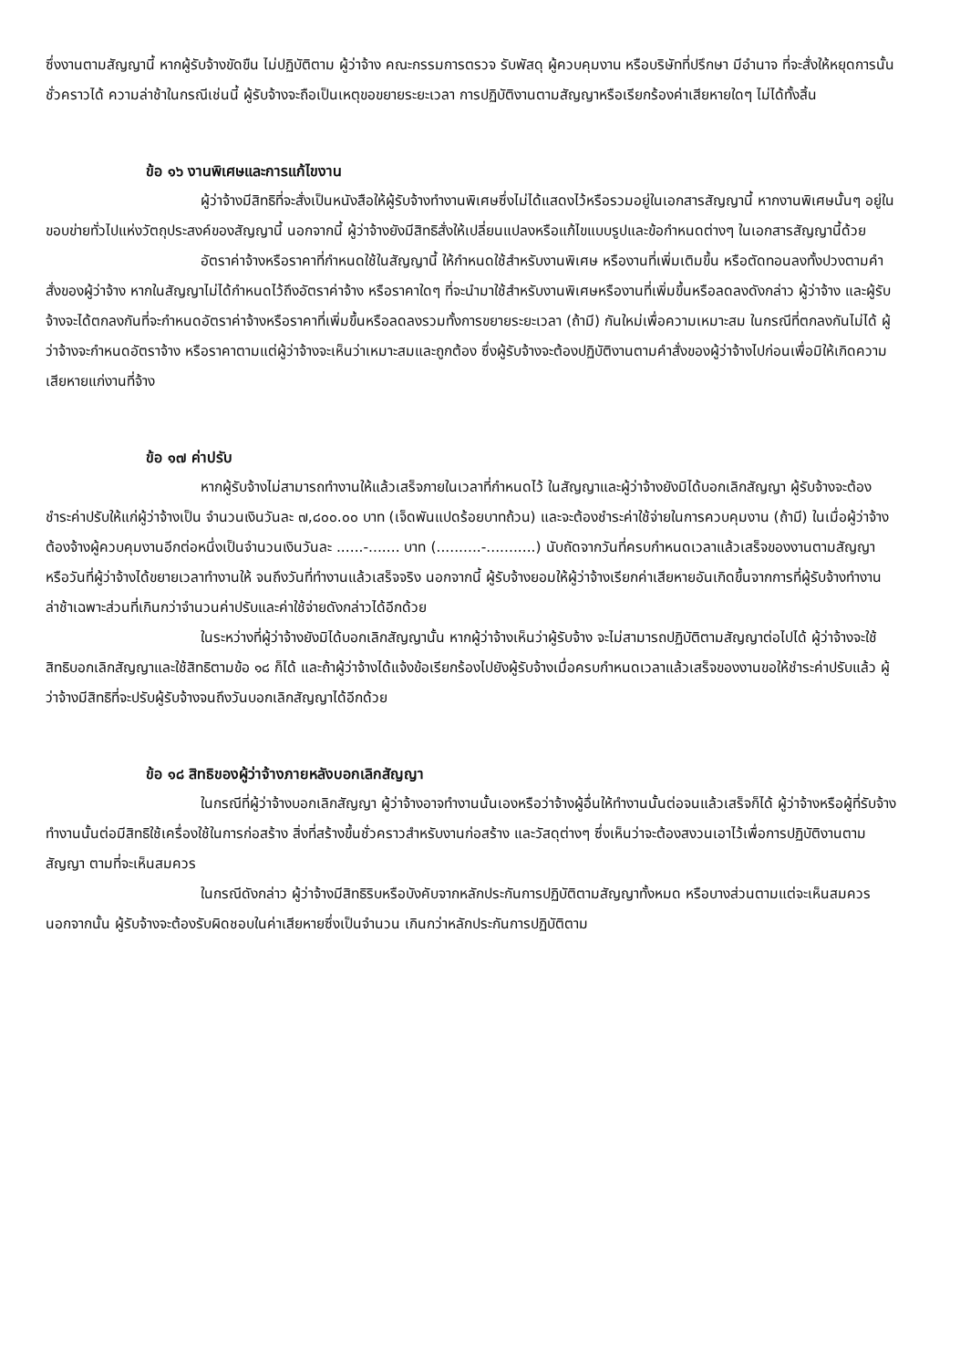ซึ่งงานตามสัญญานี้ หากผู้รับจ้างขัดขืน ไม่ปฏิบัติตาม ผู้ว่าจ้าง คณะกรรมการตรวจ รับพัสดุ ผู้ควบคุมงาน หรือบริษัทที่ปรึกษา มีอำนาจ ที่จะสั่งให้หยุดการนั้นชั่วคราวได้ ความล่าช้าในกรณีเช่นนี้ ผู้รับจ้างจะถือเป็นเหตุขอขยายระยะเวลา การปฏิบัติงานตามสัญญาหรือเรียกร้องค่าเสียหายใดๆ ไม่ได้ทั้งสิ้น
ข้อ ๑๖ งานพิเศษและการแก้ไขงาน
ผู้ว่าจ้างมีสิทธิที่จะสั่งเป็นหนังสือให้ผู้รับจ้างทำงานพิเศษซึ่งไม่ได้แสดงไว้หรือรวมอยู่ในเอกสารสัญญานี้ หากงานพิเศษนั้นๆ อยู่ในขอบข่ายทั่วไปแห่งวัตถุประสงค์ของสัญญานี้ นอกจากนี้ ผู้ว่าจ้างยังมีสิทธิสั่งให้เปลี่ยนแปลงหรือแก้ไขแบบรูปและข้อกำหนดต่างๆ ในเอกสารสัญญานี้ด้วย
อัตราค่าจ้างหรือราคาที่กำหนดใช้ในสัญญานี้ ให้กำหนดใช้สำหรับงานพิเศษ หรืองานที่เพิ่มเติมขึ้น หรือตัดทอนลงทั้งปวงตามคำสั่งของผู้ว่าจ้าง หากในสัญญาไม่ได้กำหนดไว้ถึงอัตราค่าจ้าง หรือราคาใดๆ ที่จะนำมาใช้สำหรับงานพิเศษหรืองานที่เพิ่มขึ้นหรือลดลงดังกล่าว ผู้ว่าจ้าง และผู้รับจ้างจะได้ตกลงกันที่จะกำหนดอัตราค่าจ้างหรือราคาที่เพิ่มขึ้นหรือลดลงรวมทั้งการขยายระยะเวลา (ถ้ามี) กันใหม่เพื่อความเหมาะสม ในกรณีที่ตกลงกันไม่ได้ ผู้ว่าจ้างจะกำหนดอัตราจ้าง หรือราคาตามแต่ผู้ว่าจ้างจะเห็นว่าเหมาะสมและถูกต้อง ซึ่งผู้รับจ้างจะต้องปฏิบัติงานตามคำสั่งของผู้ว่าจ้างไปก่อนเพื่อมิให้เกิดความเสียหายแก่งานที่จ้าง
ข้อ ๑๗ ค่าปรับ
หากผู้รับจ้างไม่สามารถทำงานให้แล้วเสร็จภายในเวลาที่กำหนดไว้ ในสัญญาและผู้ว่าจ้างยังมิได้บอกเลิกสัญญา ผู้รับจ้างจะต้องชำระค่าปรับให้แก่ผู้ว่าจ้างเป็น จำนวนเงินวันละ ๗,๘๐๐.๐๐ บาท (เจ็ดพันแปดร้อยบาทถ้วน) และจะต้องชำระค่าใช้จ่ายในการควบคุมงาน (ถ้ามี) ในเมื่อผู้ว่าจ้าง ต้องจ้างผู้ควบคุมงานอีกต่อหนึ่งเป็นจำนวนเงินวันละ ......-....... บาท (..........-...........) นับถัดจากวันที่ครบกำหนดเวลาแล้วเสร็จของงานตามสัญญาหรือวันที่ผู้ว่าจ้างได้ขยายเวลาทำงานให้ จนถึงวันที่ทำงานแล้วเสร็จจริง นอกจากนี้ ผู้รับจ้างยอมให้ผู้ว่าจ้างเรียกค่าเสียหายอันเกิดขึ้นจากการที่ผู้รับจ้างทำงานล่าช้าเฉพาะส่วนที่เกินกว่าจำนวนค่าปรับและค่าใช้จ่ายดังกล่าวได้อีกด้วย
ในระหว่างที่ผู้ว่าจ้างยังมิได้บอกเลิกสัญญานั้น หากผู้ว่าจ้างเห็นว่าผู้รับจ้าง จะไม่สามารถปฏิบัติตามสัญญาต่อไปได้ ผู้ว่าจ้างจะใช้สิทธิบอกเลิกสัญญาและใช้สิทธิตามข้อ ๑๘ ก็ได้ และถ้าผู้ว่าจ้างได้แจ้งข้อเรียกร้องไปยังผู้รับจ้างเมื่อครบกำหนดเวลาแล้วเสร็จของงานขอให้ชำระค่าปรับแล้ว ผู้ว่าจ้างมีสิทธิที่จะปรับผู้รับจ้างจนถึงวันบอกเลิกสัญญาได้อีกด้วย
ข้อ ๑๘ สิทธิของผู้ว่าจ้างภายหลังบอกเลิกสัญญา
ในกรณีที่ผู้ว่าจ้างบอกเลิกสัญญา ผู้ว่าจ้างอาจทำงานนั้นเองหรือว่าจ้างผู้อื่นให้ทำงานนั้นต่อจนแล้วเสร็จก็ได้ ผู้ว่าจ้างหรือผู้ที่รับจ้างทำงานนั้นต่อมีสิทธิใช้เครื่องใช้ในการก่อสร้าง สิ่งที่สร้างขึ้นชั่วคราวสำหรับงานก่อสร้าง และวัสดุต่างๆ ซึ่งเห็นว่าจะต้องสงวนเอาไว้เพื่อการปฏิบัติงานตามสัญญา ตามที่จะเห็นสมควร
ในกรณีดังกล่าว ผู้ว่าจ้างมีสิทธิริบหรือบังคับจากหลักประกันการปฏิบัติตามสัญญาทั้งหมด หรือบางส่วนตามแต่จะเห็นสมควร นอกจากนั้น ผู้รับจ้างจะต้องรับผิดชอบในค่าเสียหายซึ่งเป็นจำนวน เกินกว่าหลักประกันการปฏิบัติตาม